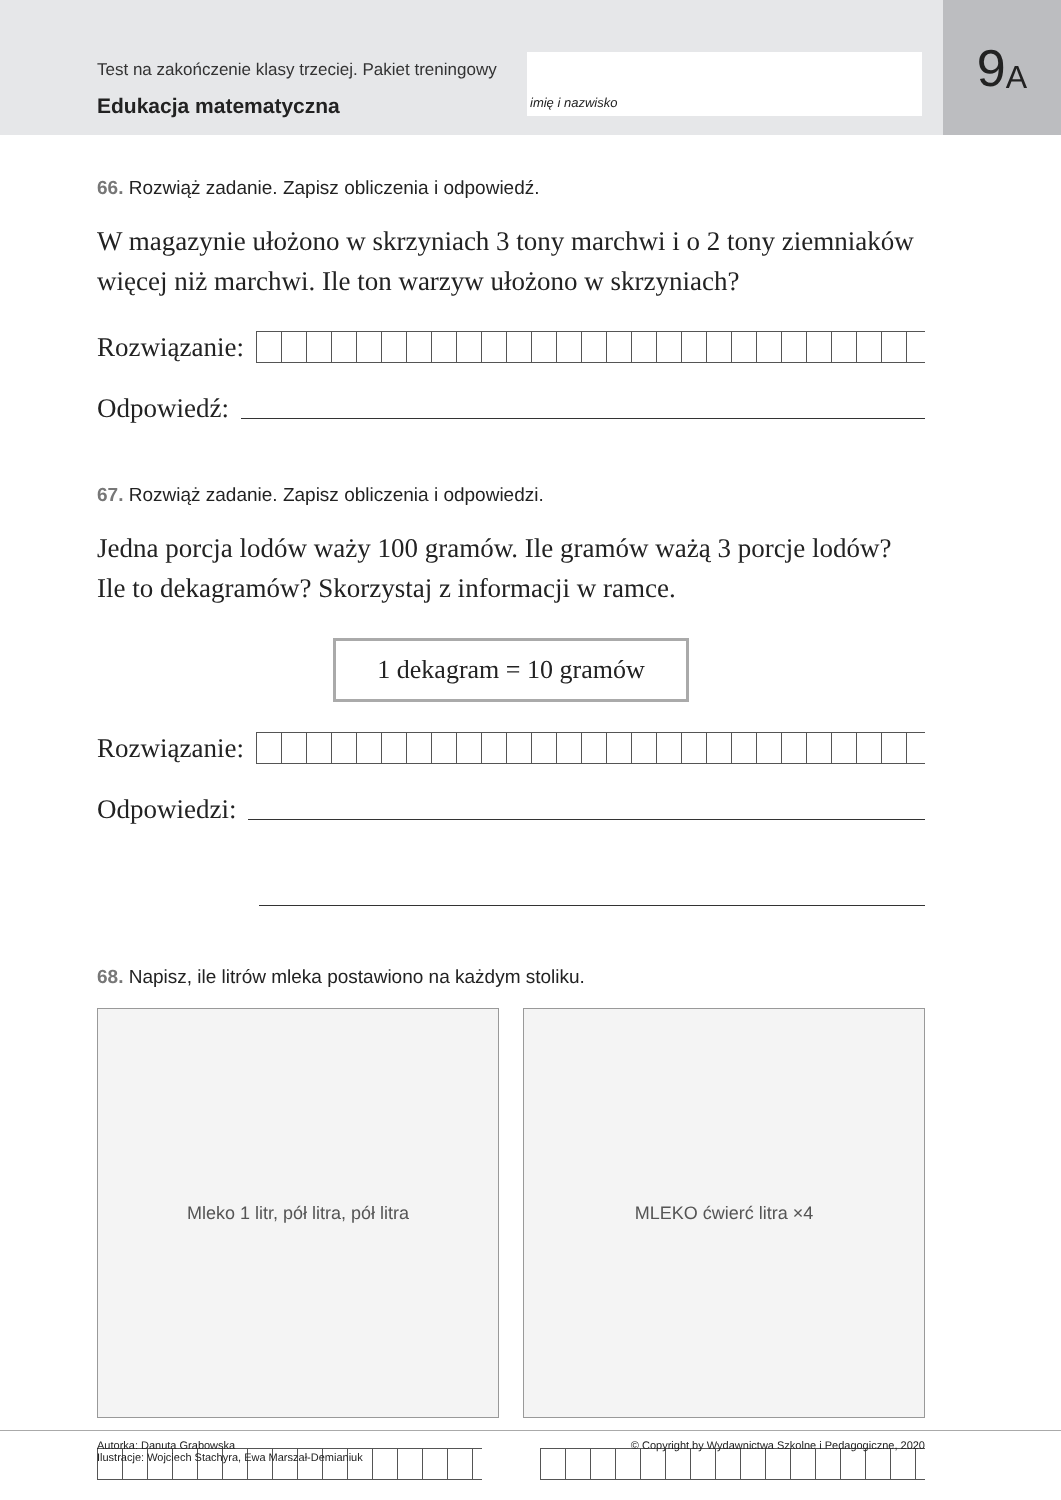Test na zakończenie klasy trzeciej. Pakiet treningowy
Edukacja matematyczna
imię i nazwisko
9 A
66. Rozwiąż zadanie. Zapisz obliczenia i odpowiedź.
W magazynie ułożono w skrzyniach 3 tony marchwi i o 2 tony ziemniaków więcej niż marchwi. Ile ton warzyw ułożono w skrzyniach?
Rozwiązanie:
Odpowiedź:
67. Rozwiąż zadanie. Zapisz obliczenia i odpowiedzi.
Jedna porcja lodów waży 100 gramów. Ile gramów ważą 3 porcje lodów? Ile to dekagramów? Skorzystaj z informacji w ramce.
1 dekagram = 10 gramów
Rozwiązanie:
Odpowiedzi:
68. Napisz, ile litrów mleka postawiono na każdym stoliku.
Mleko 1 litr, pół litra, pół litra MLEKO ćwierć litra ×4
Autorka: Danuta Grabowska
Ilustracje: Wojciech Stachyra, Ewa Marszał-Demianiuk
© Copyright by Wydawnictwa Szkolne i Pedagogiczne, 2020